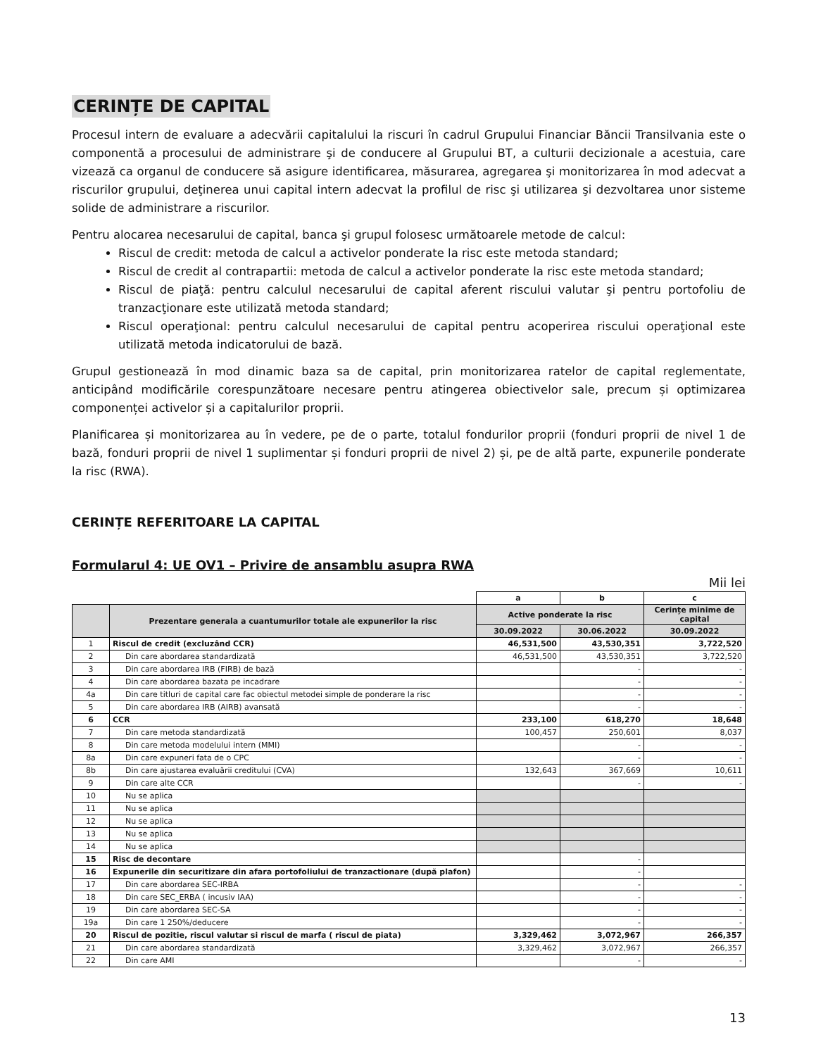CERINȚE DE CAPITAL
Procesul intern de evaluare a adecvării capitalului la riscuri în cadrul Grupului Financiar Băncii Transilvania este o componentă a procesului de administrare şi de conducere al Grupului BT, a culturii decizionale a acestuia, care vizează ca organul de conducere să asigure identificarea, măsurarea, agregarea şi monitorizarea în mod adecvat a riscurilor grupului, deţinerea unui capital intern adecvat la profilul de risc şi utilizarea şi dezvoltarea unor sisteme solide de administrare a riscurilor.
Pentru alocarea necesarului de capital, banca şi grupul folosesc următoarele metode de calcul:
Riscul de credit: metoda de calcul a activelor ponderate la risc este metoda standard;
Riscul de credit al contrapartii: metoda de calcul a activelor ponderate la risc este metoda standard;
Riscul de piaţă: pentru calculul necesarului de capital aferent riscului valutar şi pentru portofoliu de tranzacţionare este utilizată metoda standard;
Riscul operaţional: pentru calculul necesarului de capital pentru acoperirea riscului operaţional este utilizată metoda indicatorului de bază.
Grupul gestionează în mod dinamic baza sa de capital, prin monitorizarea ratelor de capital reglementate, anticipând modificările corespunzătoare necesare pentru atingerea obiectivelor sale, precum și optimizarea componenței activelor și a capitalurilor proprii.
Planificarea și monitorizarea au în vedere, pe de o parte, totalul fondurilor proprii (fonduri proprii de nivel 1 de bază, fonduri proprii de nivel 1 suplimentar și fonduri proprii de nivel 2) și, pe de altă parte, expunerile ponderate la risc (RWA).
CERINȚE REFERITOARE LA CAPITAL
Formularul 4: UE OV1 – Privire de ansamblu asupra RWA
Mii lei
| | | a | b | c |
| | Prezentare generala a cuantumurilor totale ale expunerilor la risc | Active ponderate la risc | | Cerințe minime de capital |
| | | 30.09.2022 | 30.06.2022 | 30.09.2022 |
| 1 | Riscul de credit (excluzând CCR) | 46,531,500 | 43,530,351 | 3,722,520 |
| 2 | Din care abordarea standardizată | 46,531,500 | 43,530,351 | 3,722,520 |
| 3 | Din care abordarea IRB (FIRB) de bază | | - | - |
| 4 | Din care abordarea bazata pe incadrare | | - | - |
| 4a | Din care titluri de capital care fac obiectul metodei simple de ponderare la risc | | - | - |
| 5 | Din care abordarea IRB (AIRB) avansată | | - | - |
| 6 | CCR | 233,100 | 618,270 | 18,648 |
| 7 | Din care metoda standardizată | 100,457 | 250,601 | 8,037 |
| 8 | Din care metoda modelului intern (MMI) | | - | - |
| 8a | Din care expuneri fata de o CPC | | - | - |
| 8b | Din care ajustarea evaluării creditului (CVA) | 132,643 | 367,669 | 10,611 |
| 9 | Din care alte CCR | | - | - |
| 10 | Nu se aplica | | | |
| 11 | Nu se aplica | | | |
| 12 | Nu se aplica | | | |
| 13 | Nu se aplica | | | |
| 14 | Nu se aplica | | | |
| 15 | Risc de decontare | | - | |
| 16 | Expunerile din securitizare din afara portofoliului de tranzactionare (după plafon) | | - | |
| 17 | Din care abordarea SEC-IRBA | | - | - |
| 18 | Din care SEC_ERBA ( incusiv IAA) | | - | - |
| 19 | Din care abordarea SEC-SA | | - | - |
| 19a | Din care 1 250%/deducere | | - | - |
| 20 | Riscul de pozitie, riscul valutar si riscul de marfa ( riscul de piata) | 3,329,462 | 3,072,967 | 266,357 |
| 21 | Din care abordarea standardizată | 3,329,462 | 3,072,967 | 266,357 |
| 22 | Din care AMI | | - | - |
13